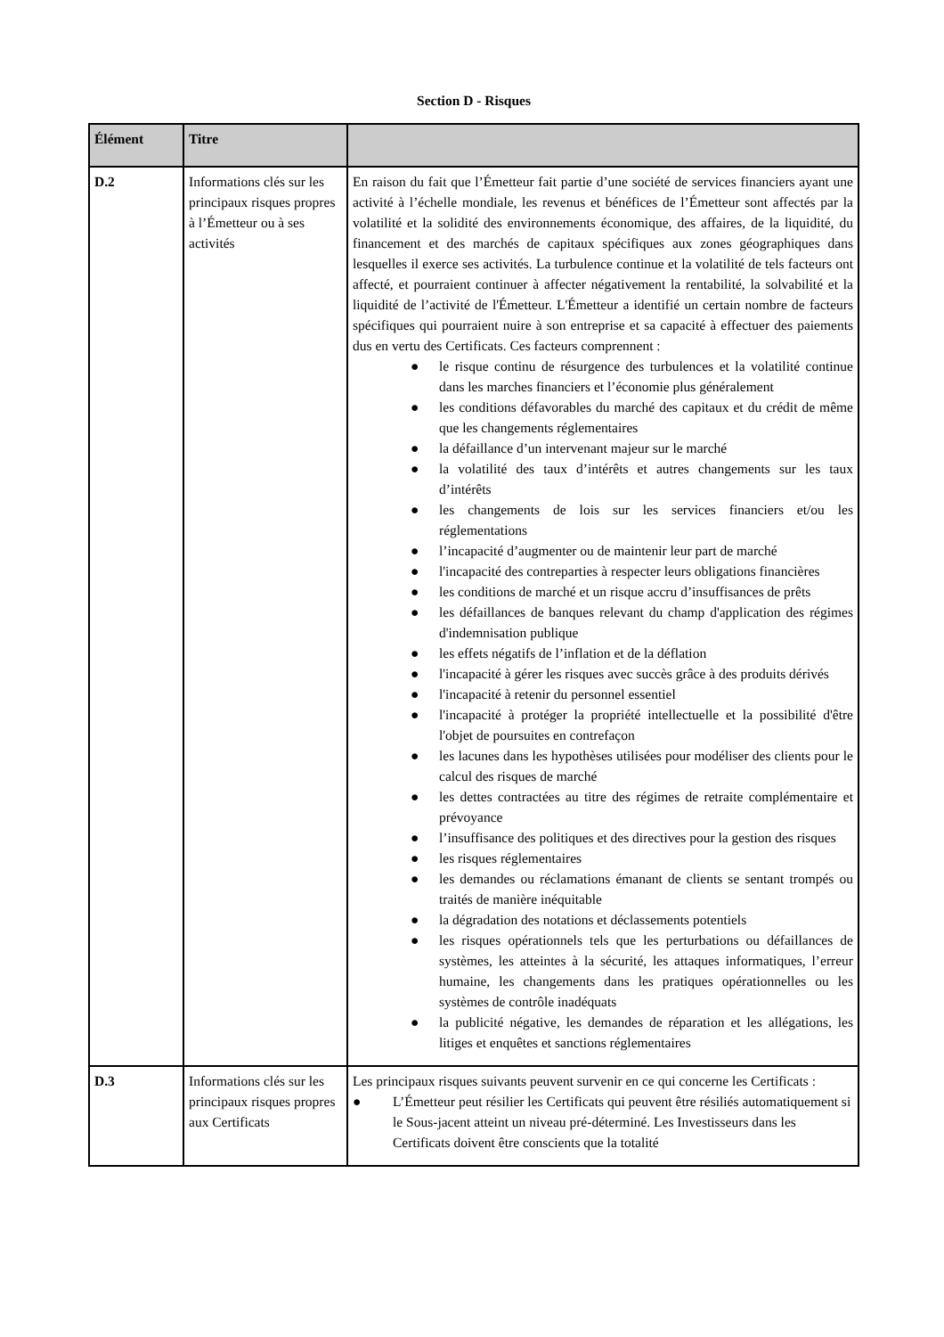Section D - Risques
| Élément | Titre | |
| --- | --- | --- |
| D.2 | Informations clés sur les principaux risques propres à l’Émetteur ou à ses activités | En raison du fait que l’Émetteur fait partie d’une société de services financiers ayant une activité à l’échelle mondiale, les revenus et bénéfices de l’Émetteur sont affectés par la volatilité et la solidité des environnements économique, des affaires, de la liquidité, du financement et des marchés de capitaux spécifiques aux zones géographiques dans lesquelles il exerce ses activités. La turbulence continue et la volatilité de tels facteurs ont affecté, et pourraient continuer à affecter négativement la rentabilité, la solvabilité et la liquidité de l’activité de l'Émetteur. L'Émetteur a identifié un certain nombre de facteurs spécifiques qui pourraient nuire à son entreprise et sa capacité à effectuer des paiements dus en vertu des Certificats. Ces facteurs comprennent : ● le risque continu de résurgence des turbulences et la volatilité continue dans les marches financiers et l’économie plus généralement ● les conditions défavorables du marché des capitaux et du crédit de même que les changements réglementaires ● la défaillance d’un intervenant majeur sur le marché ● la volatilité des taux d’intérêts et autres changements sur les taux d’intérêts ● les changements de lois sur les services financiers et/ou les réglementations ● l’incapacité d’augmenter ou de maintenir leur part de marché ● l'incapacité des contreparties à respecter leurs obligations financières ● les conditions de marché et un risque accru d’insuffisances de prêts ● les défaillances de banques relevant du champ d'application des régimes d'indemnisation publique ● les effets négatifs de l’inflation et de la déflation ● l'incapacité à gérer les risques avec succès grâce à des produits dérivés ● l'incapacité à retenir du personnel essentiel ● l'incapacité à protéger la propriété intellectuelle et la possibilité d'être l'objet de poursuites en contrefaçon ● les lacunes dans les hypothèses utilisées pour modéliser des clients pour le calcul des risques de marché ● les dettes contractées au titre des régimes de retraite complémentaire et prévoyance ● l’insuffisance des politiques et des directives pour la gestion des risques ● les risques réglementaires ● les demandes ou réclamations émanant de clients se sentant trompés ou traités de manière inéquitable ● la dégradation des notations et déclassements potentiels ● les risques opérationnels tels que les perturbations ou défaillances de systèmes, les atteintes à la sécurité, les attaques informatiques, l’erreur humaine, les changements dans les pratiques opérationnelles ou les systèmes de contrôle inadéquats ● la publicité négative, les demandes de réparation et les allégations, les litiges et enquêtes et sanctions réglementaires |
| D.3 | Informations clés sur les principaux risques propres aux Certificats | Les principaux risques suivants peuvent survenir en ce qui concerne les Certificats : ● L’Émetteur peut résilier les Certificats qui peuvent être résiliés automatiquement si le Sous-jacent atteint un niveau pré-déterminé. Les Investisseurs dans les Certificats doivent être conscients que la totalité |